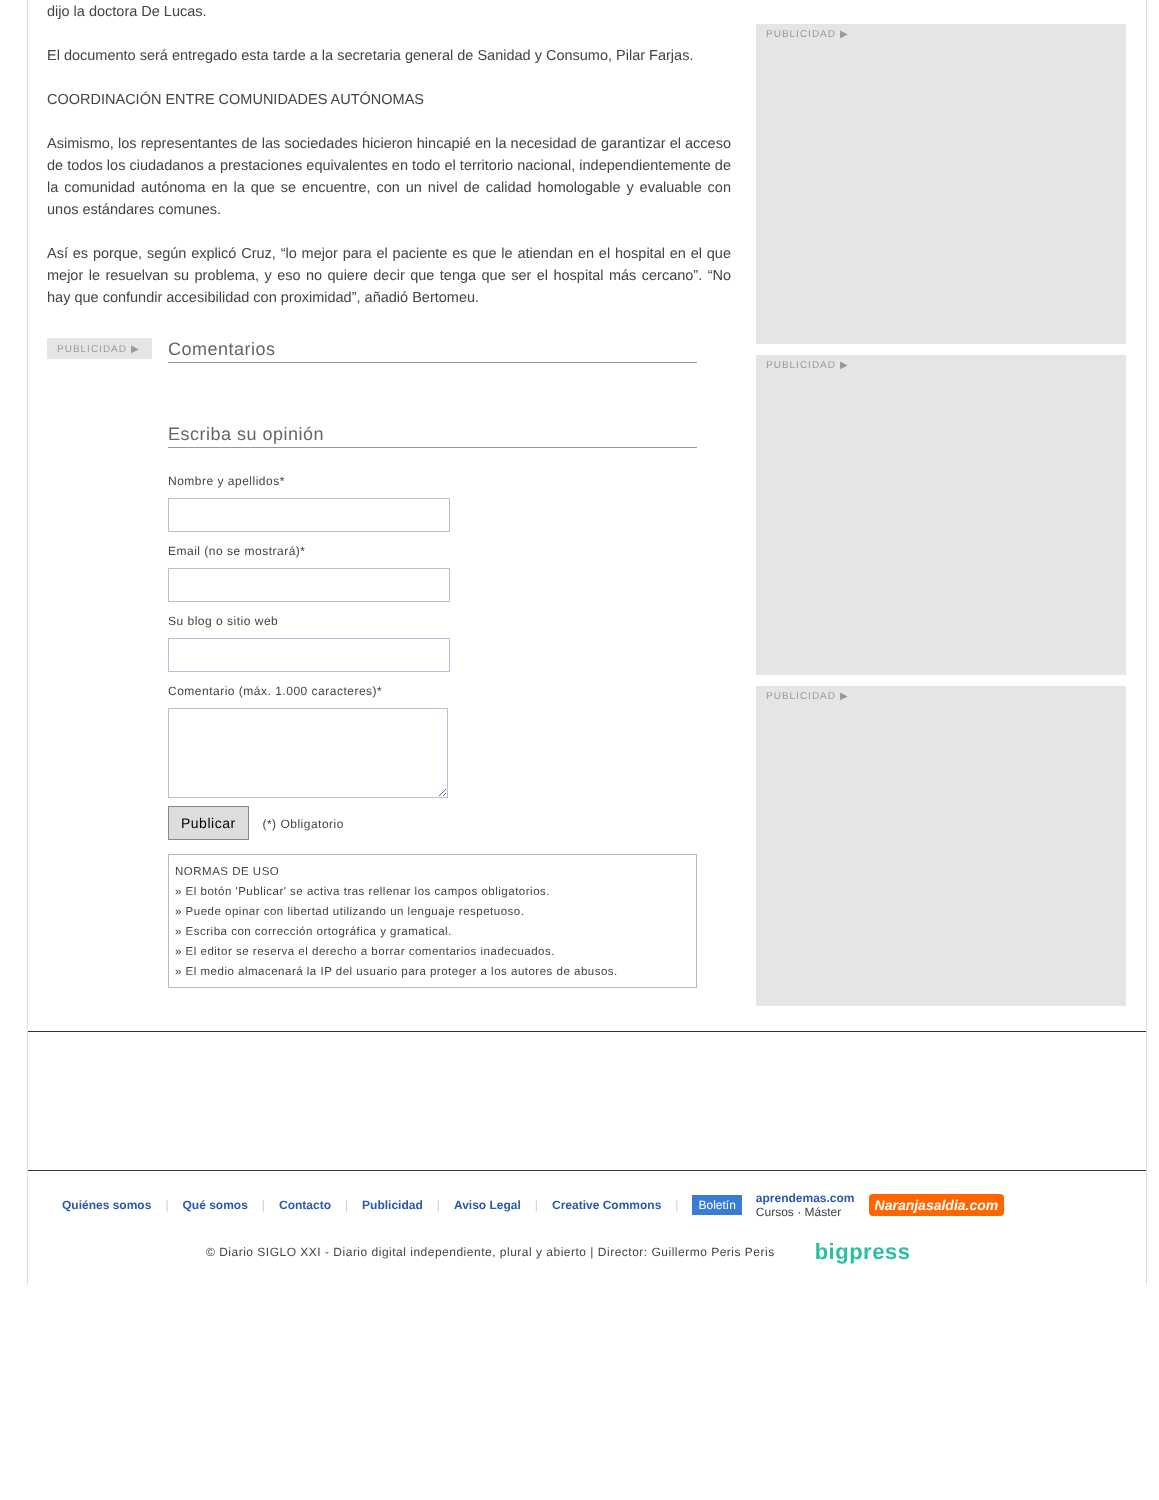dijo la doctora De Lucas.
El documento será entregado esta tarde a la secretaria general de Sanidad y Consumo, Pilar Farjas.
COORDINACIÓN ENTRE COMUNIDADES AUTÓNOMAS
Asimismo, los representantes de las sociedades hicieron hincapié en la necesidad de garantizar el acceso de todos los ciudadanos a prestaciones equivalentes en todo el territorio nacional, independientemente de la comunidad autónoma en la que se encuentre, con un nivel de calidad homologable y evaluable con unos estándares comunes.
Así es porque, según explicó Cruz, “lo mejor para el paciente es que le atiendan en el hospital en el que mejor le resuelvan su problema, y eso no quiere decir que tenga que ser el hospital más cercano”. “No hay que confundir accesibilidad con proximidad”, añadió Bertomeu.
PUBLICIDAD ▶
Comentarios
Escriba su opinión
Nombre y apellidos*
Email (no se mostrará)*
Su blog o sitio web
Comentario (máx. 1.000 caracteres)*
Publicar (*) Obligatorio
NORMAS DE USO
» El botón 'Publicar' se activa tras rellenar los campos obligatorios.
» Puede opinar con libertad utilizando un lenguaje respetuoso.
» Escriba con corrección ortográfica y gramatical.
» El editor se reserva el derecho a borrar comentarios inadecuados.
» El medio almacenará la IP del usuario para proteger a los autores de abusos.
PUBLICIDAD ▶
PUBLICIDAD ▶
PUBLICIDAD ▶
Quiénes somos | Qué somos | Contacto | Publicidad | Aviso Legal | Creative Commons | Boletín aprendemas.com
Cursos · Máster Naranjasaldia.com
© Diario SIGLO XXI - Diario digital independiente, plural y abierto | Director: Guillermo Peris Peris bigpress